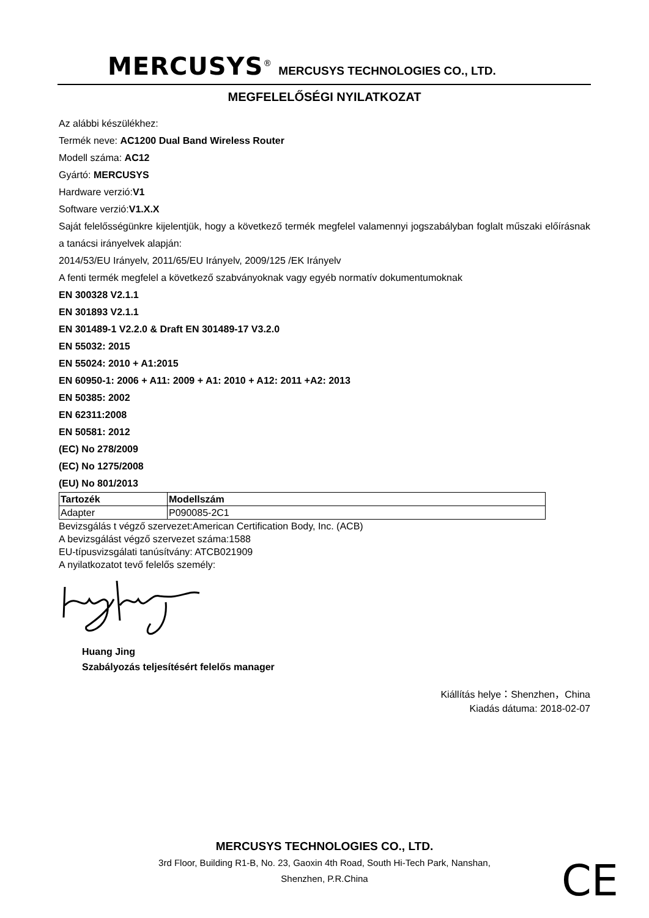MERCUSYS<sup>®</sup> MERCUSYS TECHNOLOGIES CO., LTD.
MEGFELELŐSÉGI NYILATKOZAT
Az alábbi készülékhez:
Termék neve: AC1200 Dual Band Wireless Router
Modell száma: AC12
Gyártó: MERCUSYS
Hardware verzió:V1
Software verzió:V1.X.X
Saját felelősségünkre kijelentjük, hogy a következő termék megfelel valamennyi jogszabályban foglalt műszaki előírásnak a tanácsi irányelvek alapján:
2014/53/EU Irányelv, 2011/65/EU Irányelv, 2009/125 /EK Irányelv
A fenti termék megfelel a következő szabványoknak vagy egyéb normatív dokumentumoknak
EN 300328 V2.1.1
EN 301893 V2.1.1
EN 301489-1 V2.2.0 & Draft EN 301489-17 V3.2.0
EN 55032: 2015
EN 55024: 2010 + A1:2015
EN 60950-1: 2006 + A11: 2009 + A1: 2010 + A12: 2011 +A2: 2013
EN 50385: 2002
EN 62311:2008
EN 50581: 2012
(EC) No 278/2009
(EC) No 1275/2008
(EU) No 801/2013
| Tartozék | Modellszám |
| --- | --- |
| Adapter | P090085-2C1 |
Bevizsgálás t végző szervezet:American Certification Body, Inc. (ACB)
A bevizsgálást végző szervezet száma:1588
EU-típusvizsgálati tanúsítvány: ATCB021909
A nyilatkozatot tevő felelős személy:
Huang Jing
Szabályozás teljesítésért felelős manager
Kiállítás helye：Shenzhen，China
Kiadás dátuma: 2018-02-07
MERCUSYS TECHNOLOGIES CO., LTD.
3rd Floor, Building R1-B, No. 23, Gaoxin 4th Road, South Hi-Tech Park, Nanshan,
Shenzhen, P.R.China
CE